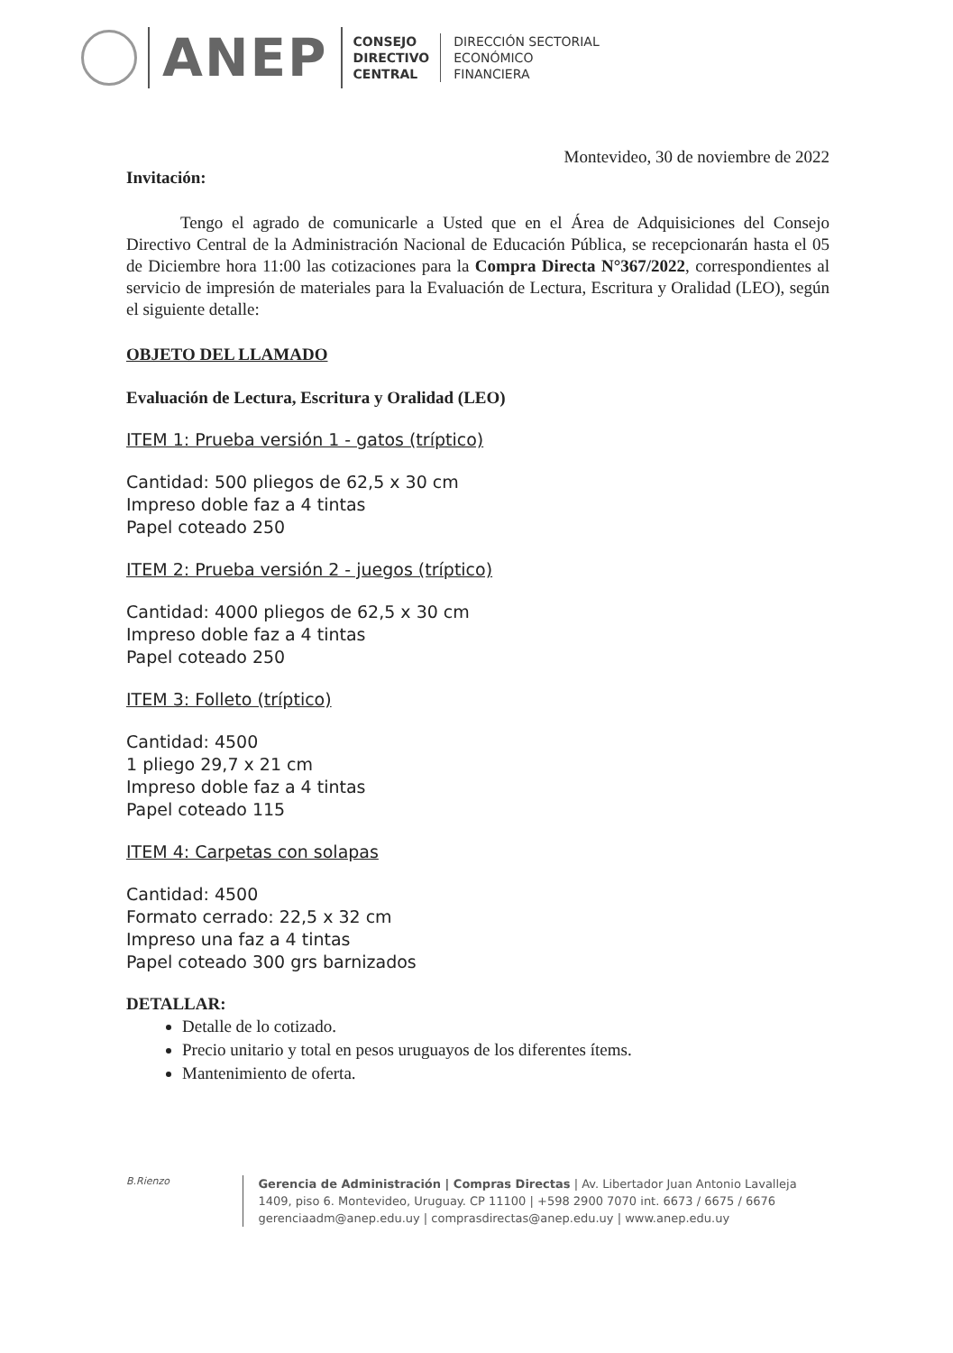ANEP
CONSEJO
DIRECTIVO
CENTRAL
DIRECCIÓN SECTORIAL
ECONÓMICO
FINANCIERA
Montevideo, 30 de noviembre de 2022
Invitación:
Tengo el agrado de comunicarle a Usted que en el Área de Adquisiciones del Consejo Directivo Central de la Administración Nacional de Educación Pública, se recepcionarán hasta el 05 de Diciembre hora 11:00 las cotizaciones para la Compra Directa N°367/2022, correspondientes al servicio de impresión de materiales para la Evaluación de Lectura, Escritura y Oralidad (LEO), según el siguiente detalle:
OBJETO DEL LLAMADO
Evaluación de Lectura, Escritura y Oralidad (LEO)
ITEM 1: Prueba versión 1 - gatos (tríptico)
Cantidad: 500 pliegos de 62,5 x 30 cm
Impreso doble faz a 4 tintas
Papel coteado 250
ITEM 2: Prueba versión 2 - juegos (tríptico)
Cantidad: 4000 pliegos de 62,5 x 30 cm
Impreso doble faz a 4 tintas
Papel coteado 250
ITEM 3: Folleto (tríptico)
Cantidad: 4500
1 pliego 29,7 x 21 cm
Impreso doble faz a 4 tintas
Papel coteado 115
ITEM 4: Carpetas con solapas
Cantidad: 4500
Formato cerrado: 22,5 x 32 cm
Impreso una faz a 4 tintas
Papel coteado 300 grs barnizados
DETALLAR:
Detalle de lo cotizado.
Precio unitario y total en pesos uruguayos de los diferentes ítems.
Mantenimiento de oferta.
B.Rienzo
Gerencia de Administración | Compras Directas | Av. Libertador Juan Antonio Lavalleja 1409, piso 6. Montevideo, Uruguay. CP 11100 | +598 2900 7070 int. 6673 / 6675 / 6676
gerenciaadm@anep.edu.uy | comprasdirectas@anep.edu.uy | www.anep.edu.uy